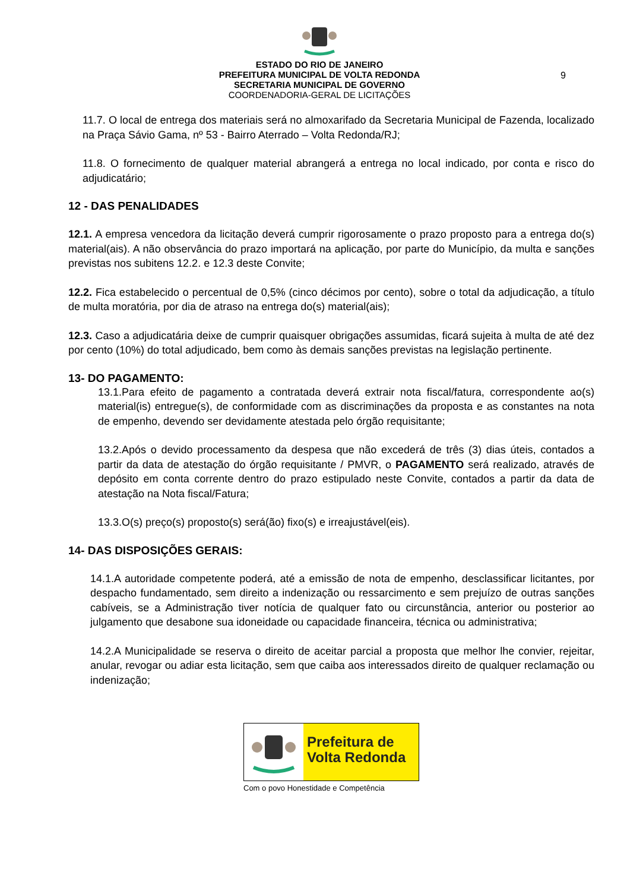9
ESTADO DO RIO DE JANEIRO
PREFEITURA MUNICIPAL DE VOLTA REDONDA
SECRETARIA MUNICIPAL DE GOVERNO
COORDENADORIA-GERAL DE LICITAÇÕES
11.7. O local de entrega dos materiais será no almoxarifado da Secretaria Municipal de Fazenda, localizado na Praça Sávio Gama, nº 53 - Bairro Aterrado – Volta Redonda/RJ;
11.8. O fornecimento de qualquer material abrangerá a entrega no local indicado, por conta e risco do adjudicatário;
12 - DAS PENALIDADES
12.1. A empresa vencedora da licitação deverá cumprir rigorosamente o prazo proposto para a entrega do(s) material(ais). A não observância do prazo importará na aplicação, por parte do Município, da multa e sanções previstas nos subitens 12.2. e 12.3 deste Convite;
12.2. Fica estabelecido o percentual de 0,5% (cinco décimos por cento), sobre o total da adjudicação, a título de multa moratória, por dia de atraso na entrega do(s) material(ais);
12.3. Caso a adjudicatária deixe de cumprir quaisquer obrigações assumidas, ficará sujeita à multa de até dez por cento (10%) do total adjudicado, bem como às demais sanções previstas na legislação pertinente.
13- DO PAGAMENTO:
13.1.Para efeito de pagamento a contratada deverá extrair nota fiscal/fatura, correspondente ao(s) material(is) entregue(s), de conformidade com as discriminações da proposta e as constantes na nota de empenho, devendo ser devidamente atestada pelo órgão requisitante;
13.2.Após o devido processamento da despesa que não excederá de três (3) dias úteis, contados a partir da data de atestação do órgão requisitante / PMVR, o PAGAMENTO será realizado, através de depósito em conta corrente dentro do prazo estipulado neste Convite, contados a partir da data de atestação na Nota fiscal/Fatura;
13.3.O(s) preço(s) proposto(s) será(ão) fixo(s) e irreajustável(eis).
14- DAS DISPOSIÇÕES GERAIS:
14.1.A autoridade competente poderá, até a emissão de nota de empenho, desclassificar licitantes, por despacho fundamentado, sem direito a indenização ou ressarcimento e sem prejuízo de outras sanções cabíveis, se a Administração tiver notícia de qualquer fato ou circunstância, anterior ou posterior ao julgamento que desabone sua idoneidade ou capacidade financeira, técnica ou administrativa;
14.2.A Municipalidade se reserva o direito de aceitar parcial a proposta que melhor lhe convier, rejeitar, anular, revogar ou adiar esta licitação, sem que caiba aos interessados direito de qualquer reclamação ou indenização;
Prefeitura de
Volta Redonda
Com o povo Honestidade e Competência